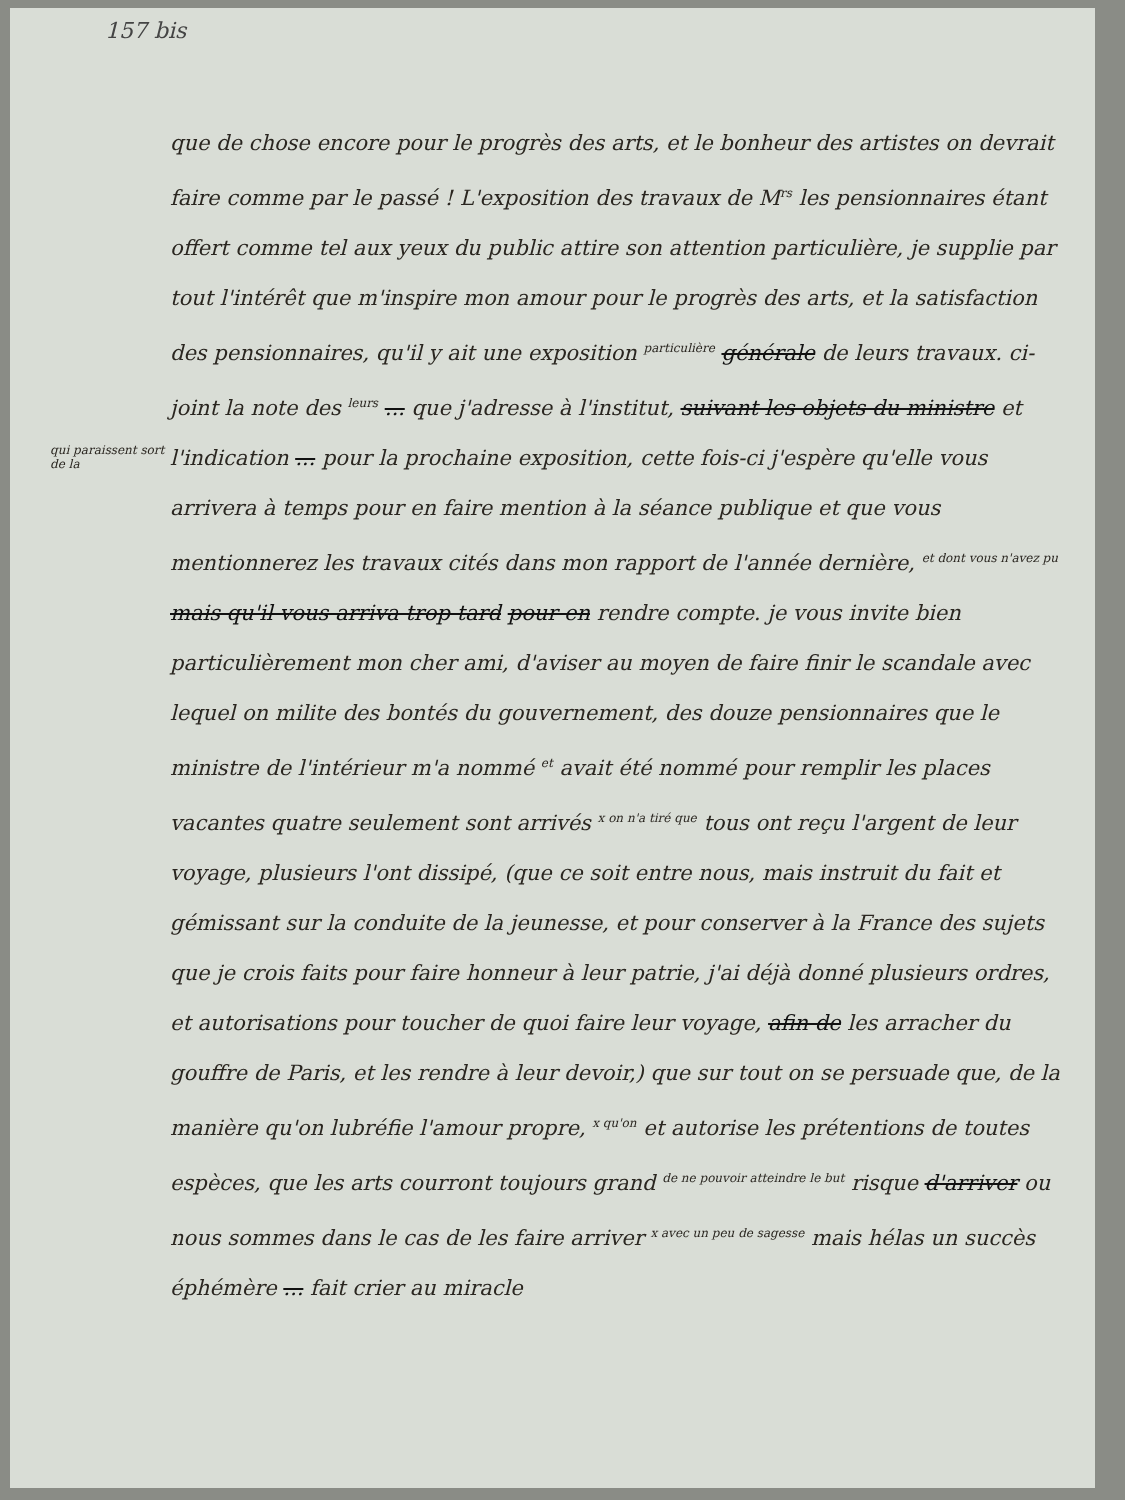157 bis
qui paraissent sort de la
que de chose encore pour le progrès des arts, et le bonheur des artistes on devrait faire comme par le passé ! L'exposition des travaux de M<sup>rs</sup> les pensionnaires étant offert comme tel aux yeux du public attire son attention particulière, je supplie par tout l'intérêt que m'inspire mon amour pour le progrès des arts, et la satisfaction des pensionnaires, qu'il y ait une exposition <sup>particulière</sup> générale de leurs travaux. ci-joint la note des <sup>leurs</sup> ... que j'adresse à l'institut, suivant les objets du ministre et l'indication ... pour la prochaine exposition, cette fois-ci j'espère qu'elle vous arrivera à temps pour en faire mention à la séance publique et que vous mentionnerez les travaux cités dans mon rapport de l'année dernière, <sup>et dont vous n'avez pu</sup> mais qu'il vous arriva trop tard pour en rendre compte. je vous invite bien particulièrement mon cher ami, d'aviser au moyen de faire finir le scandale avec lequel on milite des bontés du gouvernement, des douze pensionnaires que le ministre de l'intérieur m'a nommé <sup>et</sup> avait été nommé pour remplir les places vacantes quatre seulement sont arrivés <sup>x on n'a tiré que</sup> tous ont reçu l'argent de leur voyage, plusieurs l'ont dissipé, (que ce soit entre nous, mais instruit du fait et gémissant sur la conduite de la jeunesse, et pour conserver à la France des sujets que je crois faits pour faire honneur à leur patrie, j'ai déjà donné plusieurs ordres, et autorisations pour toucher de quoi faire leur voyage, afin de les arracher du gouffre de Paris, et les rendre à leur devoir,) que sur tout on se persuade que, de la manière qu'on lubréfie l'amour propre, <sup>x qu'on</sup> et autorise les prétentions de toutes espèces, que les arts courront toujours grand <sup>de ne pouvoir atteindre le but</sup> risque d'arriver ou nous sommes dans le cas de les faire arriver <sup>x avec un peu de sagesse</sup> mais hélas un succès éphémère ... fait crier au miracle